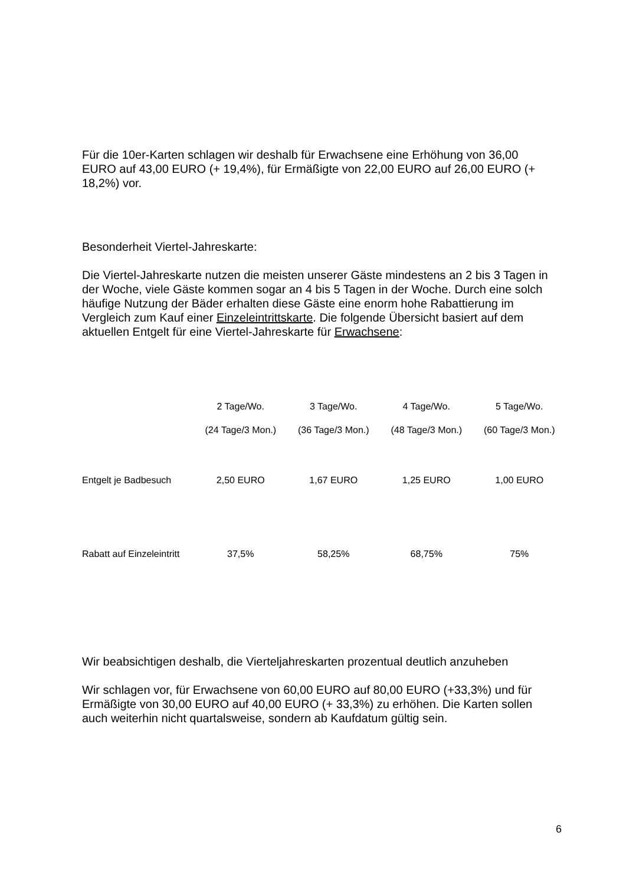Für die 10er-Karten schlagen wir deshalb für Erwachsene eine Erhöhung von 36,00 EURO auf 43,00 EURO (+ 19,4%), für Ermäßigte von 22,00 EURO auf 26,00 EURO (+ 18,2%) vor.
Besonderheit Viertel-Jahreskarte:
Die Viertel-Jahreskarte nutzen die meisten unserer Gäste mindestens an 2 bis 3 Tagen in der Woche, viele Gäste kommen sogar an 4 bis 5 Tagen in der Woche. Durch eine solch häufige Nutzung der Bäder erhalten diese Gäste eine enorm hohe Rabattierung im Vergleich zum Kauf einer Einzeleintrittskarte. Die folgende Übersicht basiert auf dem aktuellen Entgelt für eine Viertel-Jahreskarte für Erwachsene:
| | 2 Tage/Wo. | 3 Tage/Wo. | 4 Tage/Wo. | 5 Tage/Wo. |
| --- | --- | --- | --- | --- |
| | (24 Tage/3 Mon.) | (36 Tage/3 Mon.) | (48 Tage/3 Mon.) | (60 Tage/3 Mon.) |
| Entgelt je Badbesuch | 2,50 EURO | 1,67 EURO | 1,25 EURO | 1,00 EURO |
| Rabatt auf Einzeleintritt | 37,5% | 58,25% | 68,75% | 75% |
Wir beabsichtigen deshalb, die Vierteljahreskarten prozentual deutlich anzuheben
Wir schlagen vor, für Erwachsene von 60,00 EURO auf 80,00 EURO (+33,3%) und für Ermäßigte von 30,00 EURO auf 40,00 EURO (+ 33,3%) zu erhöhen. Die Karten sollen auch weiterhin nicht quartalsweise, sondern ab Kaufdatum gültig sein.
6